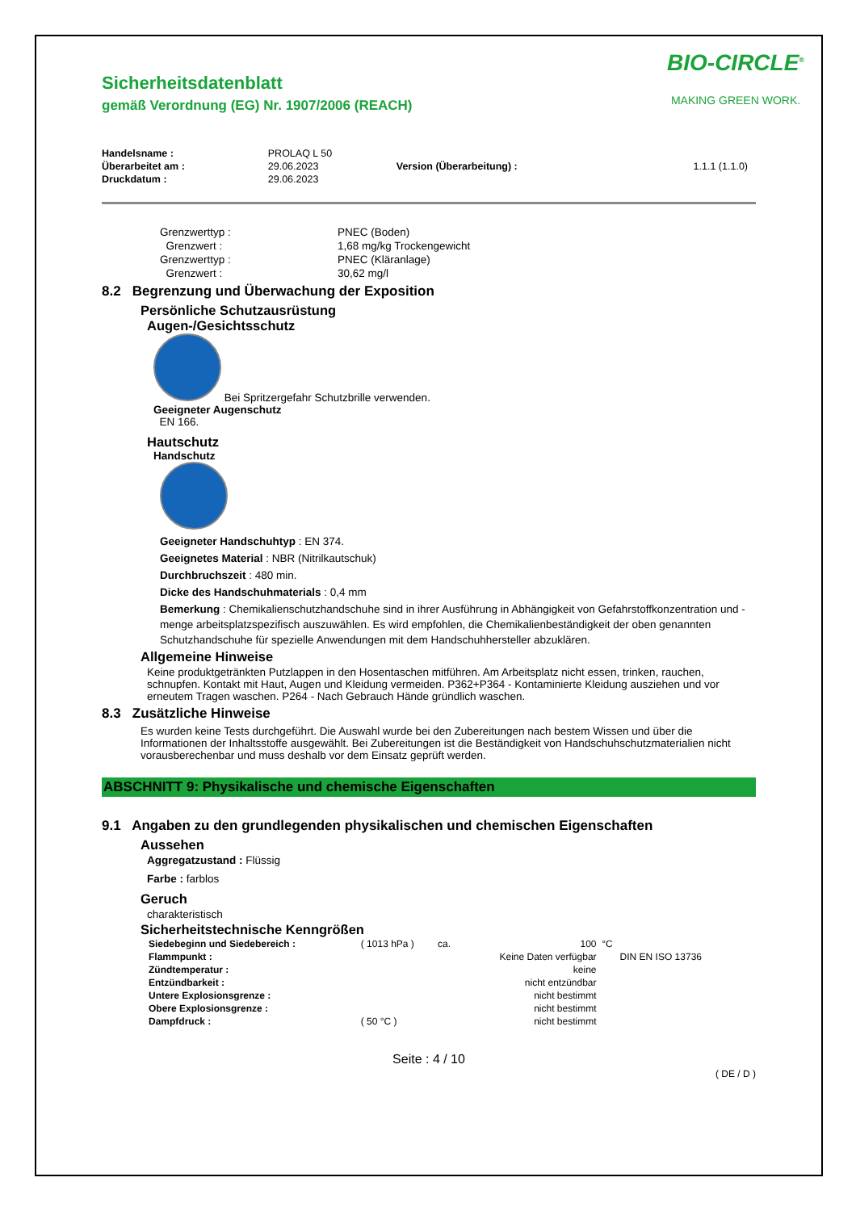BIO-CIRCLE<sup>®</sup>
MAKING GREEN WORK.
Sicherheitsdatenblatt
gemäß Verordnung (EG) Nr. 1907/2006 (REACH)
| Handelsname : | PROLAQ L 50 | | |
| Überarbeitet am : | 29.06.2023 | Version (Überarbeitung) : | 1.1.1 (1.1.0) |
| Druckdatum : | 29.06.2023 | | |
| Grenzwerttyp : | PNEC (Boden) |
| Grenzwert : | 1,68 mg/kg Trockengewicht |
| Grenzwerttyp : | PNEC (Kläranlage) |
| Grenzwert : | 30,62 mg/l |
8.2 Begrenzung und Überwachung der Exposition
Persönliche Schutzausrüstung
Augen-/Gesichtsschutz
Bei Spritzergefahr Schutzbrille verwenden.
Geeigneter Augenschutz
EN 166.
Hautschutz
Handschutz
Geeigneter Handschuhtyp : EN 374.
Geeignetes Material : NBR (Nitrilkautschuk)
Durchbruchszeit : 480 min.
Dicke des Handschuhmaterials : 0,4 mm
Bemerkung : Chemikalienschutzhandschuhe sind in ihrer Ausführung in Abhängigkeit von Gefahrstoffkonzentration und -menge arbeitsplatzspezifisch auszuwählen. Es wird empfohlen, die Chemikalienbeständigkeit der oben genannten Schutzhandschuhe für spezielle Anwendungen mit dem Handschuhhersteller abzuklären.
Allgemeine Hinweise
Keine produktgetränkten Putzlappen in den Hosentaschen mitführen. Am Arbeitsplatz nicht essen, trinken, rauchen, schnupfen. Kontakt mit Haut, Augen und Kleidung vermeiden. P362+P364 - Kontaminierte Kleidung ausziehen und vor erneutem Tragen waschen. P264 - Nach Gebrauch Hände gründlich waschen.
8.3 Zusätzliche Hinweise
Es wurden keine Tests durchgeführt. Die Auswahl wurde bei den Zubereitungen nach bestem Wissen und über die Informationen der Inhaltsstoffe ausgewählt. Bei Zubereitungen ist die Beständigkeit von Handschuhschutzmaterialien nicht vorausberechenbar und muss deshalb vor dem Einsatz geprüft werden.
ABSCHNITT 9: Physikalische und chemische Eigenschaften
9.1 Angaben zu den grundlegenden physikalischen und chemischen Eigenschaften
Aussehen
Aggregatzustand : Flüssig
Farbe : farblos
Geruch
charakteristisch
Sicherheitstechnische Kenngrößen
| Siedebeginn und Siedebereich : | ( 1013 hPa ) | ca. | 100 | °C | |
| Flammpunkt : | | | Keine Daten verfügbar | | DIN EN ISO 13736 |
| Zündtemperatur : | | | keine | | |
| Entzündbarkeit : | | | nicht entzündbar | | |
| Untere Explosionsgrenze : | | | nicht bestimmt | | |
| Obere Explosionsgrenze : | | | nicht bestimmt | | |
| Dampfdruck : | ( 50 °C ) | | nicht bestimmt | | |
Seite : 4 / 10
( DE / D )